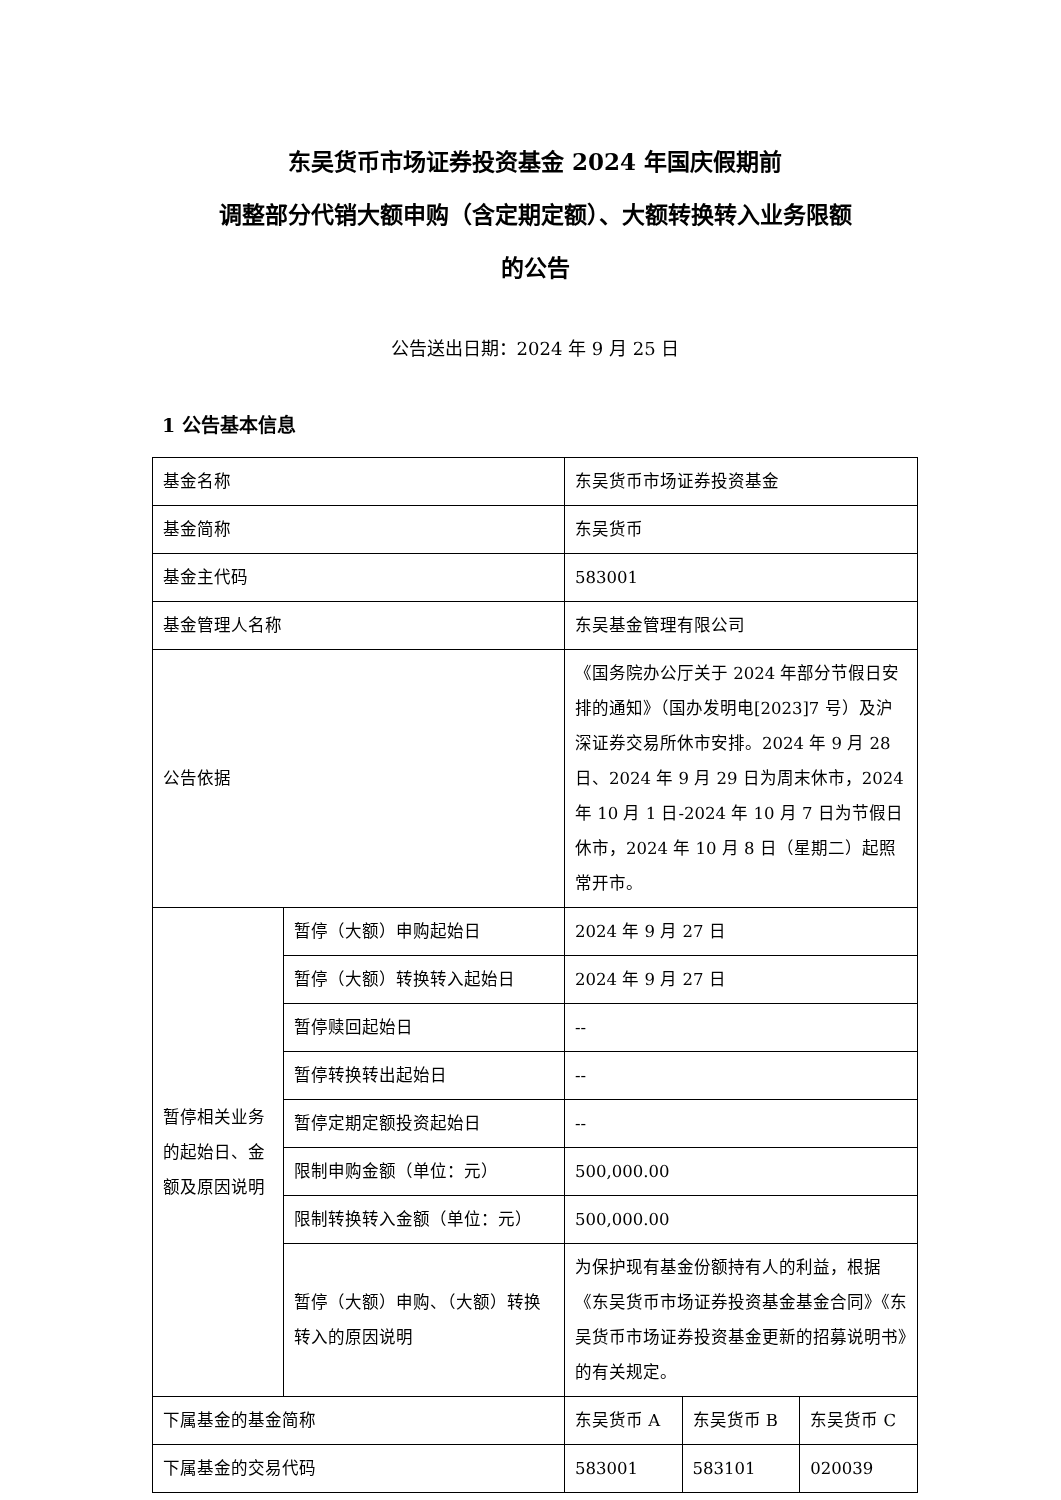东吴货币市场证券投资基金 2024 年国庆假期前
调整部分代销大额申购（含定期定额）、大额转换转入业务限额
的公告
公告送出日期：2024 年 9 月 25 日
1 公告基本信息
| 基金名称 | | 东吴货币市场证券投资基金 | | |
| 基金简称 | | 东吴货币 | | |
| 基金主代码 | | 583001 | | |
| 基金管理人名称 | | 东吴基金管理有限公司 | | |
| 公告依据 | | 《国务院办公厅关于 2024 年部分节假日安排的通知》（国办发明电[2023]7 号）及沪深证券交易所休市安排。2024 年 9 月 28 日、2024 年 9 月 29 日为周末休市，2024 年 10 月 1 日-2024 年 10 月 7 日为节假日休市，2024 年 10 月 8 日（星期二）起照常开市。 | | |
| 暂停相关业务的起始日、金额及原因说明 | 暂停（大额）申购起始日 | 2024 年 9 月 27 日 | | |
| | 暂停（大额）转换转入起始日 | 2024 年 9 月 27 日 | | |
| | 暂停赎回起始日 | -- | | |
| | 暂停转换转出起始日 | -- | | |
| | 暂停定期定额投资起始日 | -- | | |
| | 限制申购金额（单位：元） | 500,000.00 | | |
| | 限制转换转入金额（单位：元） | 500,000.00 | | |
| | 暂停（大额）申购、（大额）转换转入的原因说明 | 为保护现有基金份额持有人的利益，根据《东吴货币市场证券投资基金基金合同》《东吴货币市场证券投资基金更新的招募说明书》的有关规定。 | | |
| 下属基金的基金简称 | | 东吴货币 A | 东吴货币 B | 东吴货币 C |
| 下属基金的交易代码 | | 583001 | 583101 | 020039 |